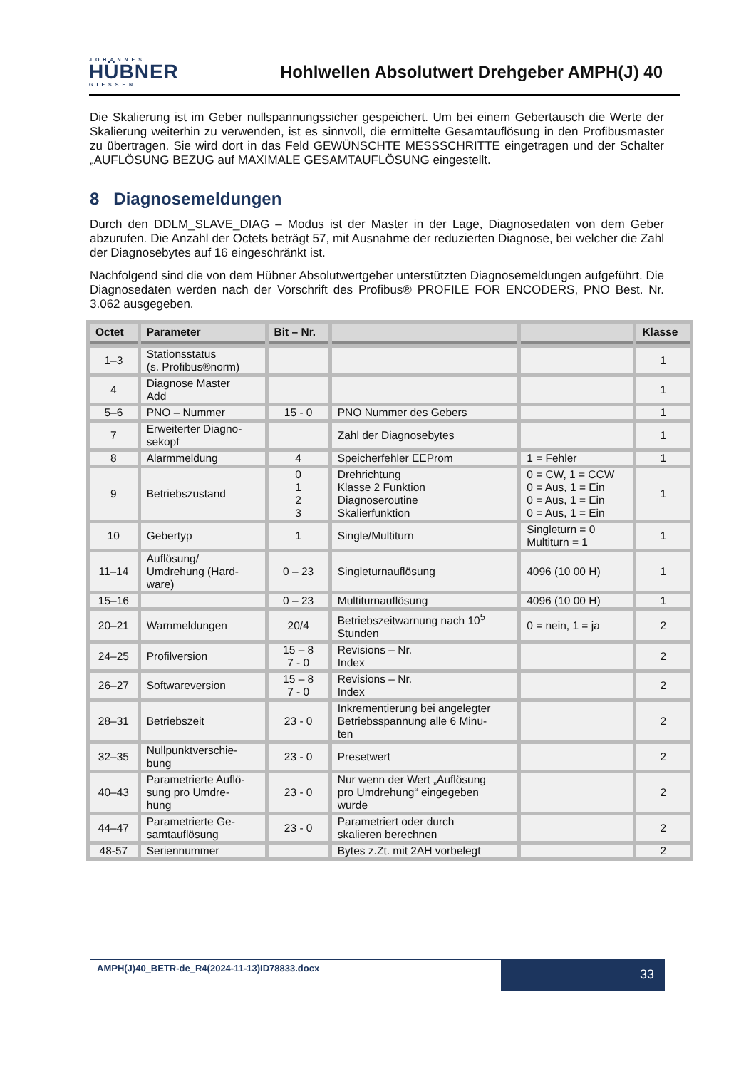JOHANNES
HÜBNER
GIESSEN
Hohlwellen Absolutwert Drehgeber AMPH(J) 40
Die Skalierung ist im Geber nullspannungssicher gespeichert. Um bei einem Gebertausch die Werte der Skalierung weiterhin zu verwenden, ist es sinnvoll, die ermittelte Gesamtauflösung in den Profibusmaster zu übertragen. Sie wird dort in das Feld GEWÜNSCHTE MESSSCHRITTE eingetragen und der Schalter „AUFLÖSUNG BEZUG auf MAXIMALE GESAMTAUFLÖSUNG eingestellt.
8 Diagnosemeldungen
Durch den DDLM_SLAVE_DIAG – Modus ist der Master in der Lage, Diagnosedaten von dem Geber abzurufen. Die Anzahl der Octets beträgt 57, mit Ausnahme der reduzierten Diagnose, bei welcher die Zahl der Diagnosebytes auf 16 eingeschränkt ist.
Nachfolgend sind die von dem Hübner Absolutwertgeber unterstützten Diagnosemeldungen aufgeführt. Die Diagnosedaten werden nach der Vorschrift des Profibus® PROFILE FOR ENCODERS, PNO Best. Nr. 3.062 ausgegeben.
| Octet | Parameter | Bit – Nr. | | | Klasse |
| --- | --- | --- | --- | --- | --- |
| 1–3 | Stationsstatus (s. Profibus®norm) | | | | 1 |
| 4 | Diagnose Master Add | | | | 1 |
| 5–6 | PNO – Nummer | 15 - 0 | PNO Nummer des Gebers | | 1 |
| 7 | Erweiterter Diagno- sekopf | | Zahl der Diagnosebytes | | 1 |
| 8 | Alarmmeldung | 4 | Speicherfehler EEProm | 1 = Fehler | 1 |
| 9 | Betriebszustand | 0 1 2 3 | Drehrichtung Klasse 2 Funktion Diagnoseroutine Skalierfunktion | 0 = CW, 1 = CCW 0 = Aus, 1 = Ein 0 = Aus, 1 = Ein 0 = Aus, 1 = Ein | 1 |
| 10 | Gebertyp | 1 | Single/Multiturn | Singleturn = 0 Multiturn = 1 | 1 |
| 11–14 | Auflösung/ Umdrehung (Hard- ware) | 0 – 23 | Singleturnauflösung | 4096 (10 00 H) | 1 |
| 15–16 | | 0 – 23 | Multiturnauflösung | 4096 (10 00 H) | 1 |
| 20–21 | Warnmeldungen | 20/4 | Betriebszeitwarnung nach 10<sup>5</sup> Stunden | 0 = nein, 1 = ja | 2 |
| 24–25 | Profilversion | 15 – 8 7 - 0 | Revisions – Nr. Index | | 2 |
| 26–27 | Softwareversion | 15 – 8 7 - 0 | Revisions – Nr. Index | | 2 |
| 28–31 | Betriebszeit | 23 - 0 | Inkrementierung bei angelegter Betriebsspannung alle 6 Minu- ten | | 2 |
| 32–35 | Nullpunktverschie- bung | 23 - 0 | Presetwert | | 2 |
| 40–43 | Parametrierte Auflö- sung pro Umdre- hung | 23 - 0 | Nur wenn der Wert „Auflösung pro Umdrehung“ eingegeben wurde | | 2 |
| 44–47 | Parametrierte Ge- samtauflösung | 23 - 0 | Parametriert oder durch skalieren berechnen | | 2 |
| 48-57 | Seriennummer | | Bytes z.Zt. mit 2AH vorbelegt | | 2 |
AMPH(J)40_BETR-de_R4(2024-11-13)ID78833.docx
33